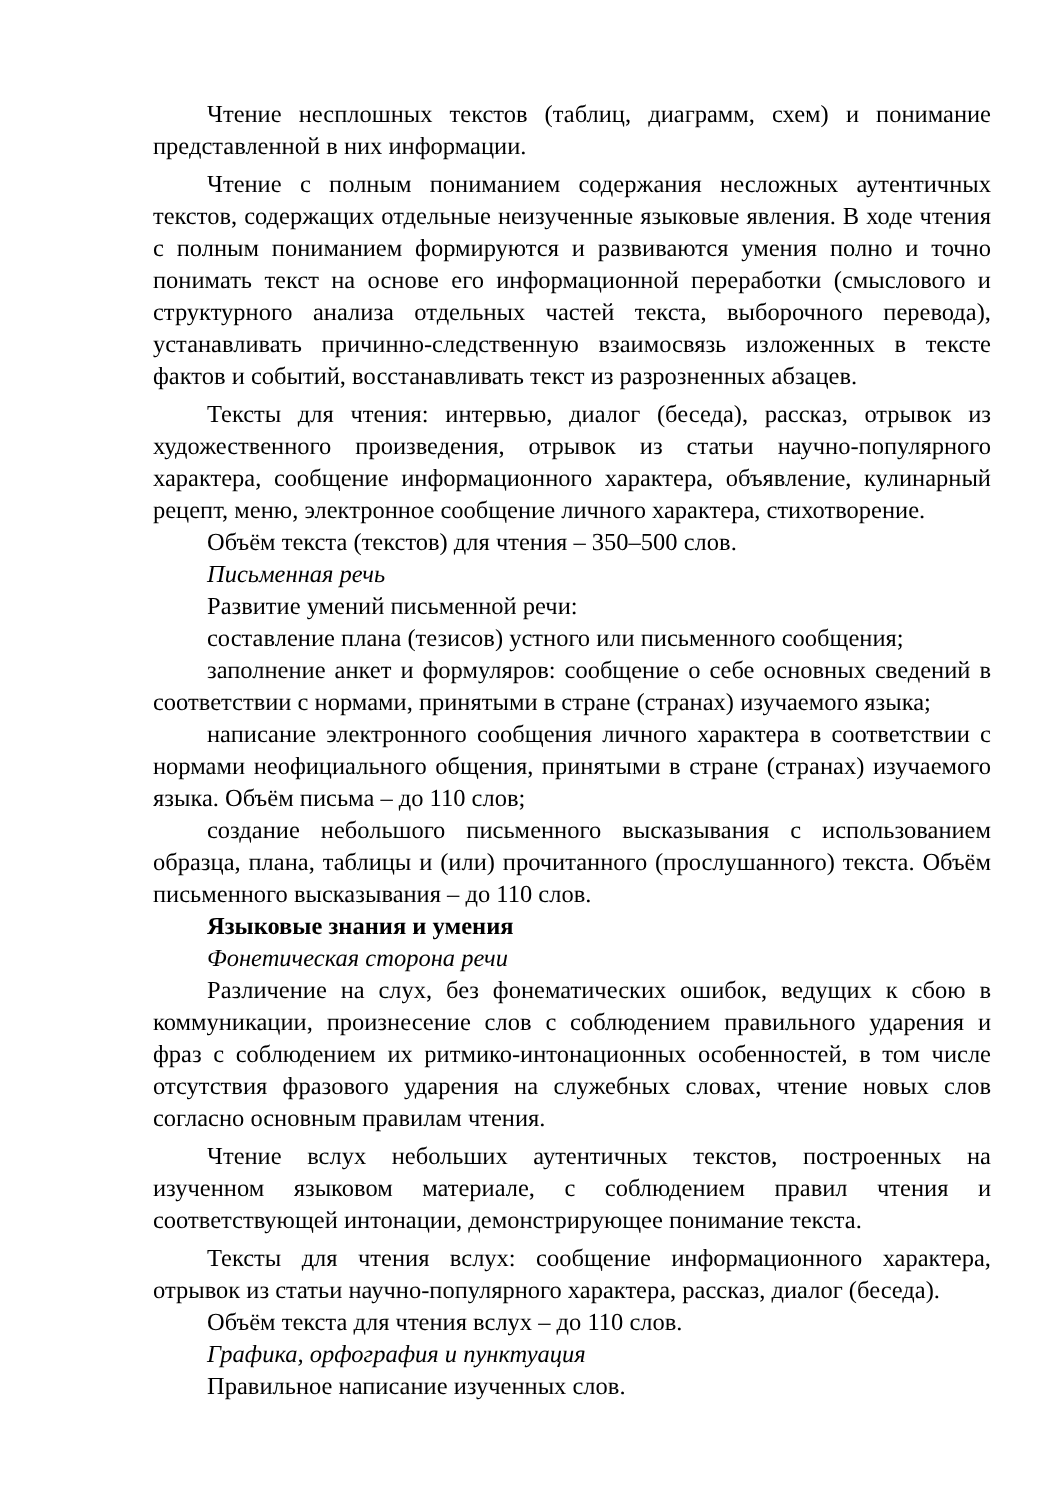Чтение несплошных текстов (таблиц, диаграмм, схем) и понимание представленной в них информации.
Чтение с полным пониманием содержания несложных аутентичных текстов, содержащих отдельные неизученные языковые явления. В ходе чтения с полным пониманием формируются и развиваются умения полно и точно понимать текст на основе его информационной переработки (смыслового и структурного анализа отдельных частей текста, выборочного перевода), устанавливать причинно-следственную взаимосвязь изложенных в тексте фактов и событий, восстанавливать текст из разрозненных абзацев.
Тексты для чтения: интервью, диалог (беседа), рассказ, отрывок из художественного произведения, отрывок из статьи научно-популярного характера, сообщение информационного характера, объявление, кулинарный рецепт, меню, электронное сообщение личного характера, стихотворение.
Объём текста (текстов) для чтения – 350–500 слов.
Письменная речь
Развитие умений письменной речи:
составление плана (тезисов) устного или письменного сообщения;
заполнение анкет и формуляров: сообщение о себе основных сведений в соответствии с нормами, принятыми в стране (странах) изучаемого языка;
написание электронного сообщения личного характера в соответствии с нормами неофициального общения, принятыми в стране (странах) изучаемого языка. Объём письма – до 110 слов;
создание небольшого письменного высказывания с использованием образца, плана, таблицы и (или) прочитанного (прослушанного) текста. Объём письменного высказывания – до 110 слов.
Языковые знания и умения
Фонетическая сторона речи
Различение на слух, без фонематических ошибок, ведущих к сбою в коммуникации, произнесение слов с соблюдением правильного ударения и фраз с соблюдением их ритмико-интонационных особенностей, в том числе отсутствия фразового ударения на служебных словах, чтение новых слов согласно основным правилам чтения.
Чтение вслух небольших аутентичных текстов, построенных на изученном языковом материале, с соблюдением правил чтения и соответствующей интонации, демонстрирующее понимание текста.
Тексты для чтения вслух: сообщение информационного характера, отрывок из статьи научно-популярного характера, рассказ, диалог (беседа).
Объём текста для чтения вслух – до 110 слов.
Графика, орфография и пунктуация
Правильное написание изученных слов.